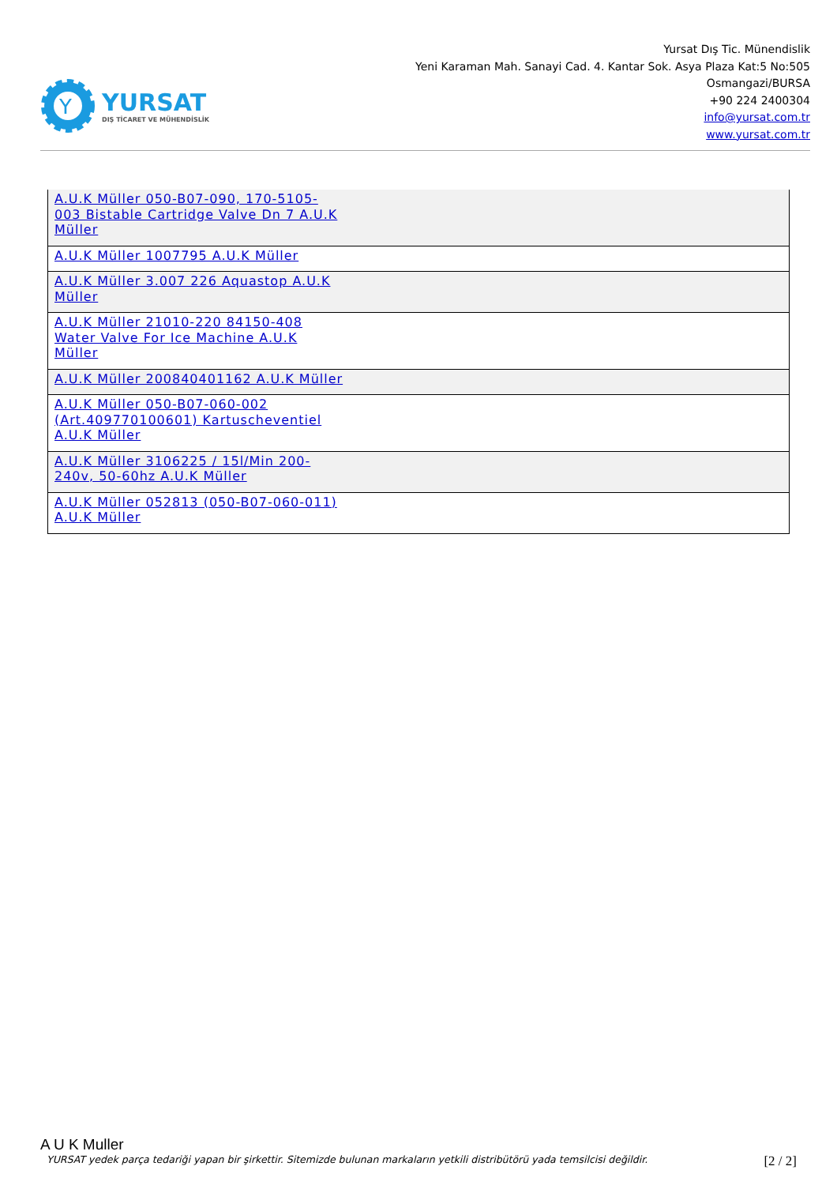Y
YURSAT
DIŞ TİCARET VE MÜHENDİSLİK
Yursat Dış Tic. Münendislik
Yeni Karaman Mah. Sanayi Cad. 4. Kantar Sok. Asya Plaza Kat:5 No:505
Osmangazi/BURSA
+90 224 2400304
info@yursat.com.tr
www.yursat.com.tr
| A.U.K Müller 050-B07-090, 170-5105-003 Bistable Cartridge Valve Dn 7 A.U.K Müller |
| A.U.K Müller 1007795 A.U.K Müller |
| A.U.K Müller 3.007 226 Aquastop A.U.K Müller |
| A.U.K Müller 21010-220 84150-408 Water Valve For Ice Machine A.U.K Müller |
| A.U.K Müller 200840401162 A.U.K Müller |
| A.U.K Müller 050-B07-060-002 (Art.409770100601) Kartuscheventiel A.U.K Müller |
| A.U.K Müller 3106225 / 15l/Min 200-240v, 50-60hz A.U.K Müller |
| A.U.K Müller 052813 (050-B07-060-011) A.U.K Müller |
A U K Muller
YURSAT yedek parça tedariği yapan bir şirkettir. Sitemizde bulunan markaların yetkili distribütörü yada temsilcisi değildir. [2 / 2]